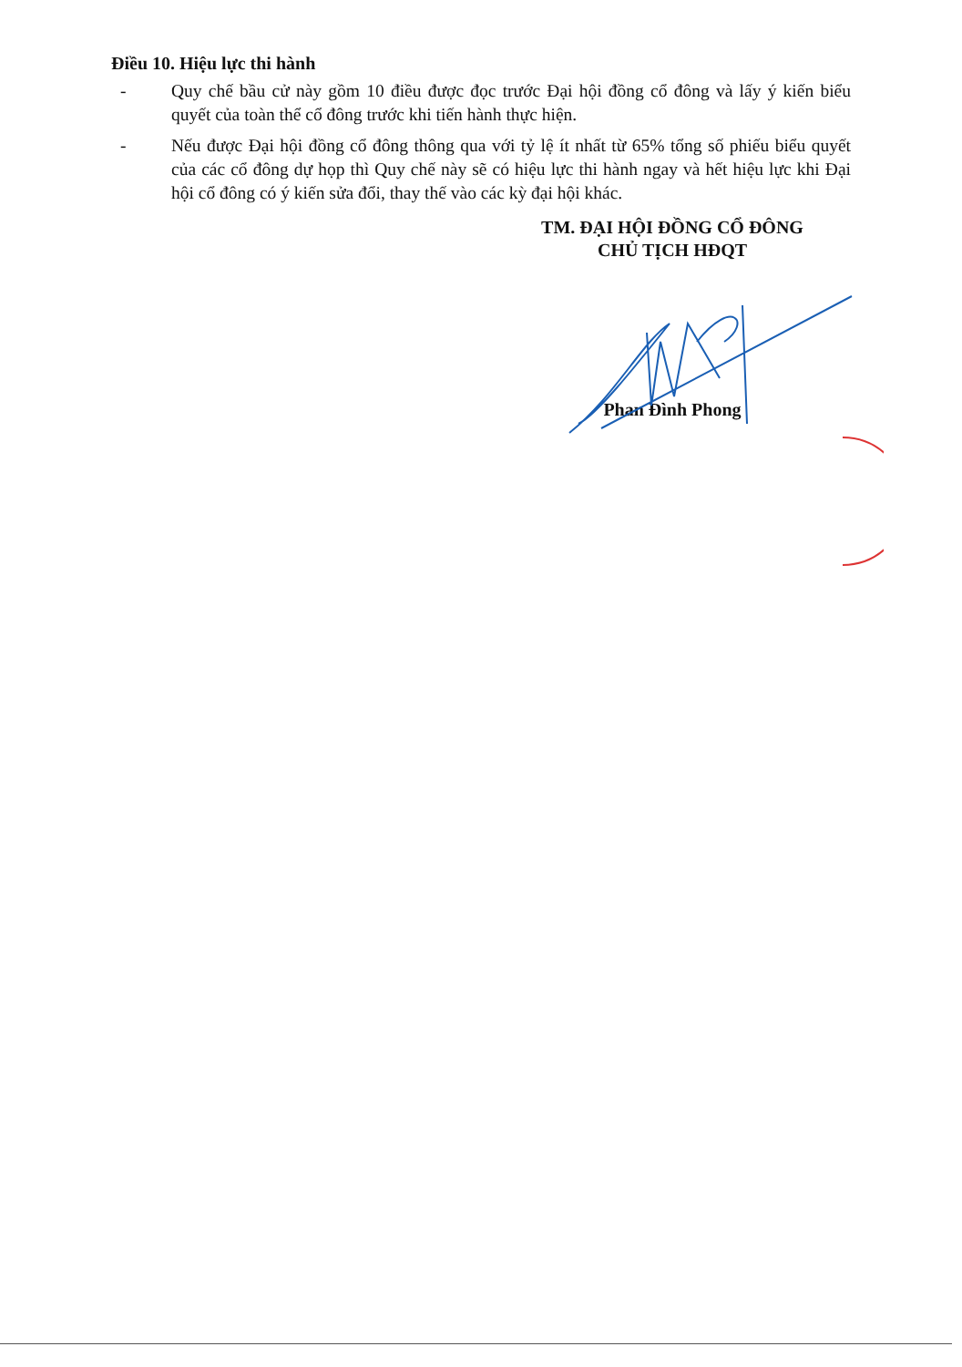Điều 10. Hiệu lực thi hành
- Quy chế bầu cử này gồm 10 điều được đọc trước Đại hội đồng cổ đông và lấy ý kiến biểu quyết của toàn thể cổ đông trước khi tiến hành thực hiện.
- Nếu được Đại hội đồng cổ đông thông qua với tỷ lệ ít nhất từ 65% tổng số phiếu biểu quyết của các cổ đông dự họp thì Quy chế này sẽ có hiệu lực thi hành ngay và hết hiệu lực khi Đại hội cổ đông có ý kiến sửa đổi, thay thế vào các kỳ đại hội khác.
TM. ĐẠI HỘI ĐỒNG CỔ ĐÔNG
CHỦ TỊCH HĐQT
Phan Đình Phong